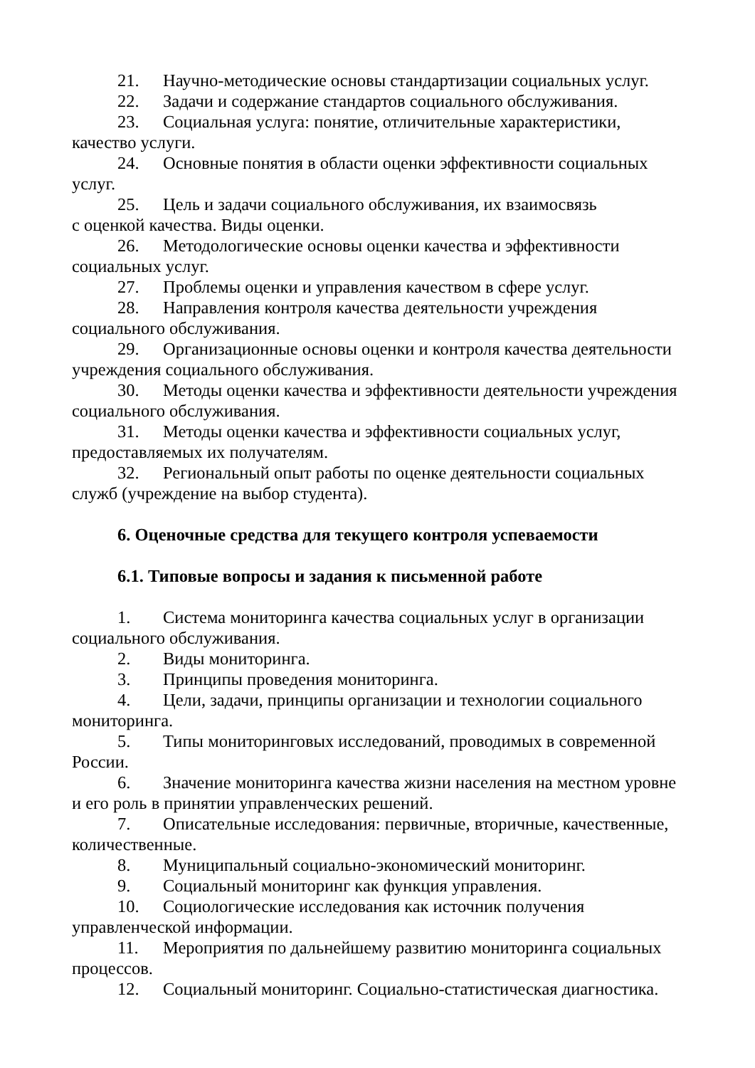21. Научно-методические основы стандартизации социальных услуг.
22. Задачи и содержание стандартов социального обслуживания.
23. Социальная услуга: понятие, отличительные характеристики, качество услуги.
24. Основные понятия в области оценки эффективности социальных услуг.
25. Цель и задачи социального обслуживания, их взаимосвязь
с оценкой качества. Виды оценки.
26. Методологические основы оценки качества и эффективности социальных услуг.
27. Проблемы оценки и управления качеством в сфере услуг.
28. Направления контроля качества деятельности учреждения социального обслуживания.
29. Организационные основы оценки и контроля качества деятельности учреждения социального обслуживания.
30. Методы оценки качества и эффективности деятельности учреждения социального обслуживания.
31. Методы оценки качества и эффективности социальных услуг, предоставляемых их получателям.
32. Региональный опыт работы по оценке деятельности социальных служб (учреждение на выбор студента).
6. Оценочные средства для текущего контроля успеваемости
6.1. Типовые вопросы и задания к письменной работе
1. Система мониторинга качества социальных услуг в организации социального обслуживания.
2. Виды мониторинга.
3. Принципы проведения мониторинга.
4. Цели, задачи, принципы организации и технологии социального мониторинга.
5. Типы мониторинговых исследований, проводимых в современной России.
6. Значение мониторинга качества жизни населения на местном уровне и его роль в принятии управленческих решений.
7. Описательные исследования: первичные, вторичные, качественные, количественные.
8. Муниципальный социально-экономический мониторинг.
9. Социальный мониторинг как функция управления.
10. Социологические исследования как источник получения управленческой информации.
11. Мероприятия по дальнейшему развитию мониторинга социальных процессов.
12. Социальный мониторинг. Социально-статистическая диагностика.